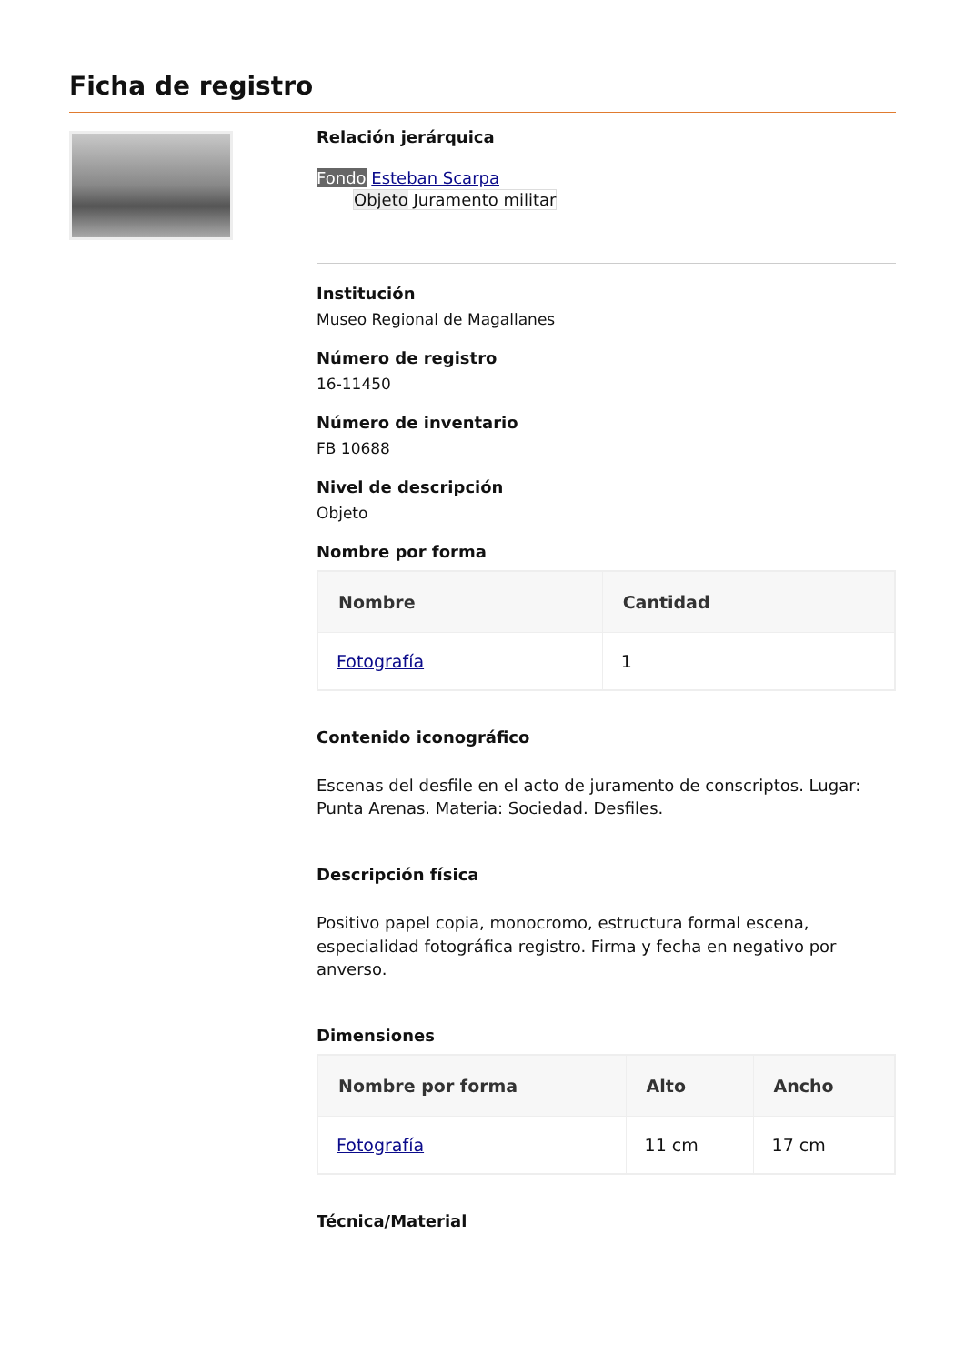Ficha de registro
Relación jerárquica
Fondo Esteban Scarpa
Objeto Juramento militar
Institución
Museo Regional de Magallanes
Número de registro
16-11450
Número de inventario
FB 10688
Nivel de descripción
Objeto
Nombre por forma
| Nombre | Cantidad |
| --- | --- |
| Fotografía | 1 |
Contenido iconográfico
Escenas del desfile en el acto de juramento de conscriptos. Lugar: Punta Arenas. Materia: Sociedad. Desfiles.
Descripción física
Positivo papel copia, monocromo, estructura formal escena, especialidad fotográfica registro. Firma y fecha en negativo por anverso.
Dimensiones
| Nombre por forma | Alto | Ancho |
| --- | --- | --- |
| Fotografía | 11 cm | 17 cm |
Técnica/Material